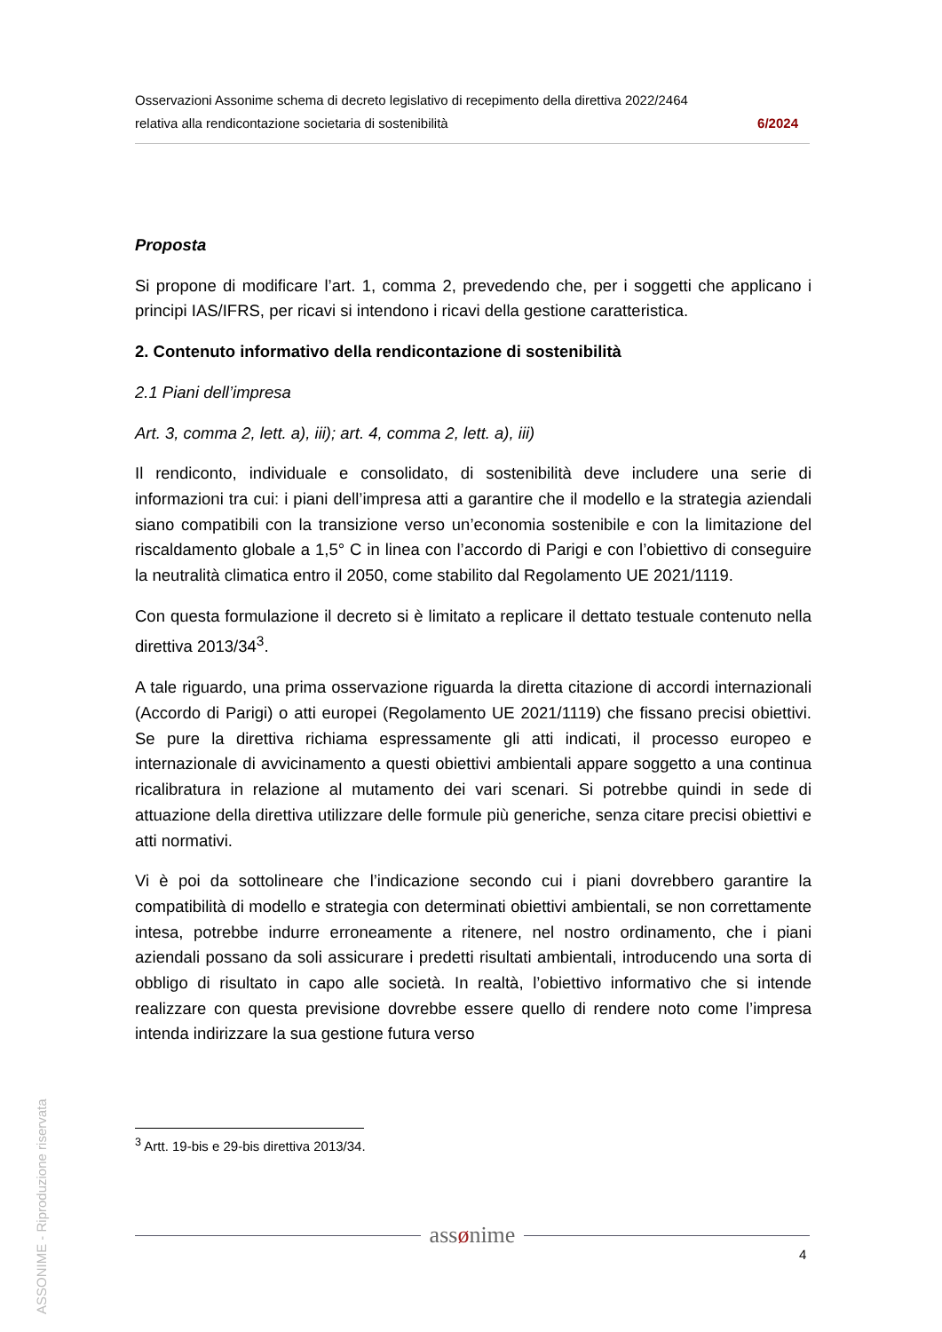Osservazioni Assonime schema di decreto legislativo di recepimento della direttiva 2022/2464
relativa alla rendicontazione societaria di sostenibilità 6/2024
Proposta
Si propone di modificare l’art. 1, comma 2, prevedendo che, per i soggetti che applicano i principi IAS/IFRS, per ricavi si intendono i ricavi della gestione caratteristica.
2. Contenuto informativo della rendicontazione di sostenibilità
2.1 Piani dell’impresa
Art. 3, comma 2, lett. a), iii); art. 4, comma 2, lett. a), iii)
Il rendiconto, individuale e consolidato, di sostenibilità deve includere una serie di informazioni tra cui: i piani dell’impresa atti a garantire che il modello e la strategia aziendali siano compatibili con la transizione verso un’economia sostenibile e con la limitazione del riscaldamento globale a 1,5° C in linea con l’accordo di Parigi e con l’obiettivo di conseguire la neutralità climatica entro il 2050, come stabilito dal Regolamento UE 2021/1119.
Con questa formulazione il decreto si è limitato a replicare il dettato testuale contenuto nella direttiva 2013/34<sup>3</sup>.
A tale riguardo, una prima osservazione riguarda la diretta citazione di accordi internazionali (Accordo di Parigi) o atti europei (Regolamento UE 2021/1119) che fissano precisi obiettivi. Se pure la direttiva richiama espressamente gli atti indicati, il processo europeo e internazionale di avvicinamento a questi obiettivi ambientali appare soggetto a una continua ricalibratura in relazione al mutamento dei vari scenari. Si potrebbe quindi in sede di attuazione della direttiva utilizzare delle formule più generiche, senza citare precisi obiettivi e atti normativi.
Vi è poi da sottolineare che l’indicazione secondo cui i piani dovrebbero garantire la compatibilità di modello e strategia con determinati obiettivi ambientali, se non correttamente intesa, potrebbe indurre erroneamente a ritenere, nel nostro ordinamento, che i piani aziendali possano da soli assicurare i predetti risultati ambientali, introducendo una sorta di obbligo di risultato in capo alle società. In realtà, l’obiettivo informativo che si intende realizzare con questa previsione dovrebbe essere quello di rendere noto come l’impresa intenda indirizzare la sua gestione futura verso
ASSONIME - Riproduzione riservata
<sup>3</sup> Artt. 19-bis e 29-bis direttiva 2013/34.
assønime
4